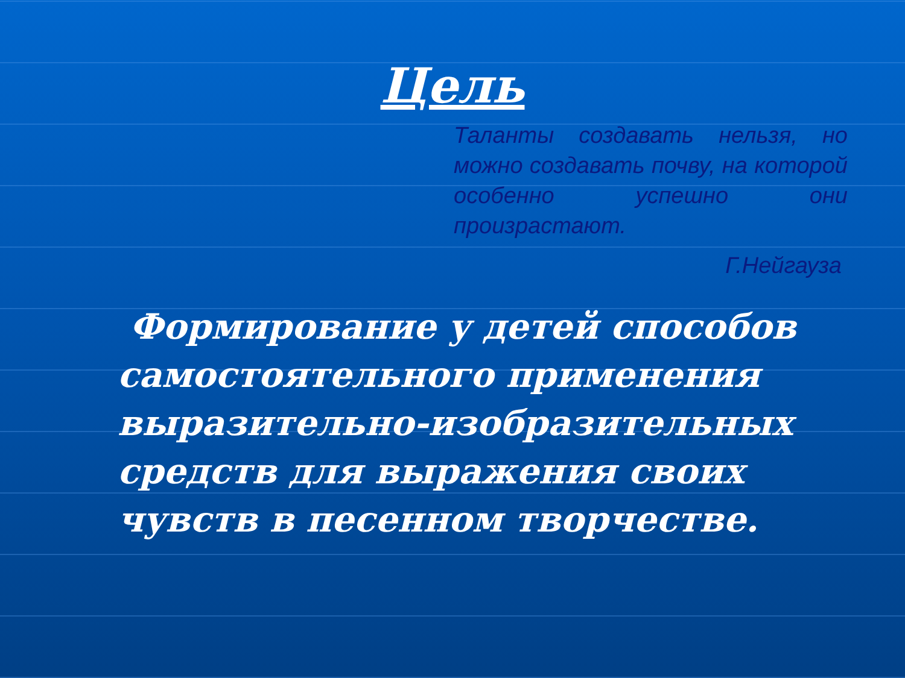Цель
Таланты создавать нельзя, но можно создавать почву, на которой особенно успешно они произрастают.
Г.Нейгауза
Формирование у детей способов самостоятельного применения выразительно-изобразительных средств для выражения своих чувств в песенном творчестве.